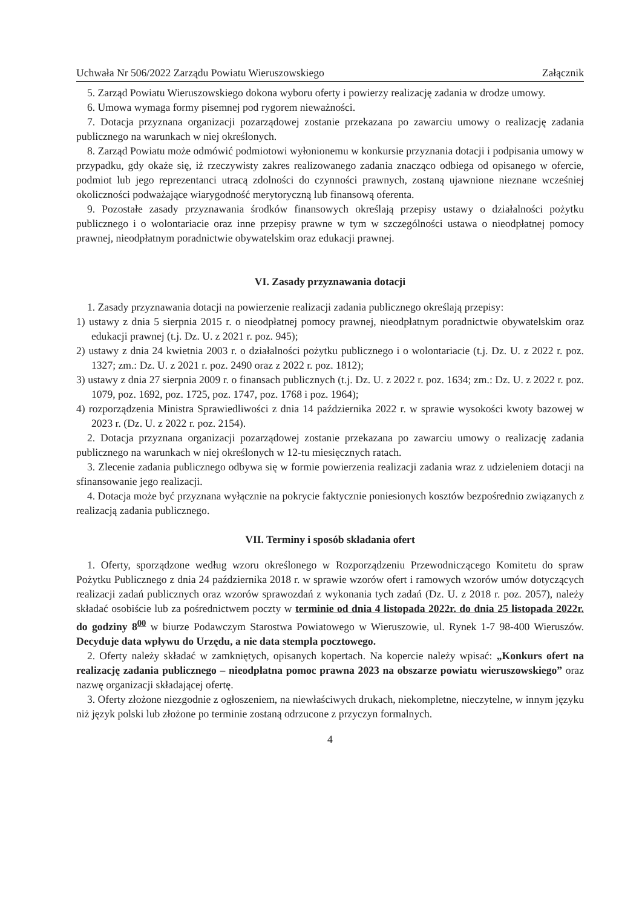Uchwała Nr 506/2022 Zarządu Powiatu Wieruszowskiego Załącznik
5. Zarząd Powiatu Wieruszowskiego dokona wyboru oferty i powierzy realizację zadania w drodze umowy.
6. Umowa wymaga formy pisemnej pod rygorem nieważności.
7. Dotacja przyznana organizacji pozarządowej zostanie przekazana po zawarciu umowy o realizację zadania publicznego na warunkach w niej określonych.
8. Zarząd Powiatu może odmówić podmiotowi wyłonionemu w konkursie przyznania dotacji i podpisania umowy w przypadku, gdy okaże się, iż rzeczywisty zakres realizowanego zadania znacząco odbiega od opisanego w ofercie, podmiot lub jego reprezentanci utracą zdolności do czynności prawnych, zostaną ujawnione nieznane wcześniej okoliczności podważające wiarygodność merytoryczną lub finansową oferenta.
9. Pozostałe zasady przyznawania środków finansowych określają przepisy ustawy o działalności pożytku publicznego i o wolontariacie oraz inne przepisy prawne w tym w szczególności ustawa o nieodpłatnej pomocy prawnej, nieodpłatnym poradnictwie obywatelskim oraz edukacji prawnej.
VI. Zasady przyznawania dotacji
1. Zasady przyznawania dotacji na powierzenie realizacji zadania publicznego określają przepisy:
1) ustawy z dnia 5 sierpnia 2015 r. o nieodpłatnej pomocy prawnej, nieodpłatnym poradnictwie obywatelskim oraz edukacji prawnej (t.j. Dz. U. z 2021 r. poz. 945);
2) ustawy z dnia 24 kwietnia 2003 r. o działalności pożytku publicznego i o wolontariacie (t.j. Dz. U. z 2022 r. poz. 1327; zm.: Dz. U. z 2021 r. poz. 2490 oraz z 2022 r. poz. 1812);
3) ustawy z dnia 27 sierpnia 2009 r. o finansach publicznych (t.j. Dz. U. z 2022 r. poz. 1634; zm.: Dz. U. z 2022 r. poz. 1079, poz. 1692, poz. 1725, poz. 1747, poz. 1768 i poz. 1964);
4) rozporządzenia Ministra Sprawiedliwości z dnia 14 października 2022 r. w sprawie wysokości kwoty bazowej w 2023 r. (Dz. U. z 2022 r. poz. 2154).
2. Dotacja przyznana organizacji pozarządowej zostanie przekazana po zawarciu umowy o realizację zadania publicznego na warunkach w niej określonych w 12-tu miesięcznych ratach.
3. Zlecenie zadania publicznego odbywa się w formie powierzenia realizacji zadania wraz z udzieleniem dotacji na sfinansowanie jego realizacji.
4. Dotacja może być przyznana wyłącznie na pokrycie faktycznie poniesionych kosztów bezpośrednio związanych z realizacją zadania publicznego.
VII. Terminy i sposób składania ofert
1. Oferty, sporządzone według wzoru określonego w Rozporządzeniu Przewodniczącego Komitetu do spraw Pożytku Publicznego z dnia 24 października 2018 r. w sprawie wzorów ofert i ramowych wzorów umów dotyczących realizacji zadań publicznych oraz wzorów sprawozdań z wykonania tych zadań (Dz. U. z 2018 r. poz. 2057), należy składać osobiście lub za pośrednictwem poczty w terminie od dnia 4 listopada 2022r. do dnia 25 listopada 2022r. do godziny 8<sup>00</sup> w biurze Podawczym Starostwa Powiatowego w Wieruszowie, ul. Rynek 1-7 98-400 Wieruszów. Decyduje data wpływu do Urzędu, a nie data stempla pocztowego.
2. Oferty należy składać w zamkniętych, opisanych kopertach. Na kopercie należy wpisać: „Konkurs ofert na realizację zadania publicznego – nieodpłatna pomoc prawna 2023 na obszarze powiatu wieruszowskiego” oraz nazwę organizacji składającej ofertę.
3. Oferty złożone niezgodnie z ogłoszeniem, na niewłaściwych drukach, niekompletne, nieczytelne, w innym języku niż język polski lub złożone po terminie zostaną odrzucone z przyczyn formalnych.
4